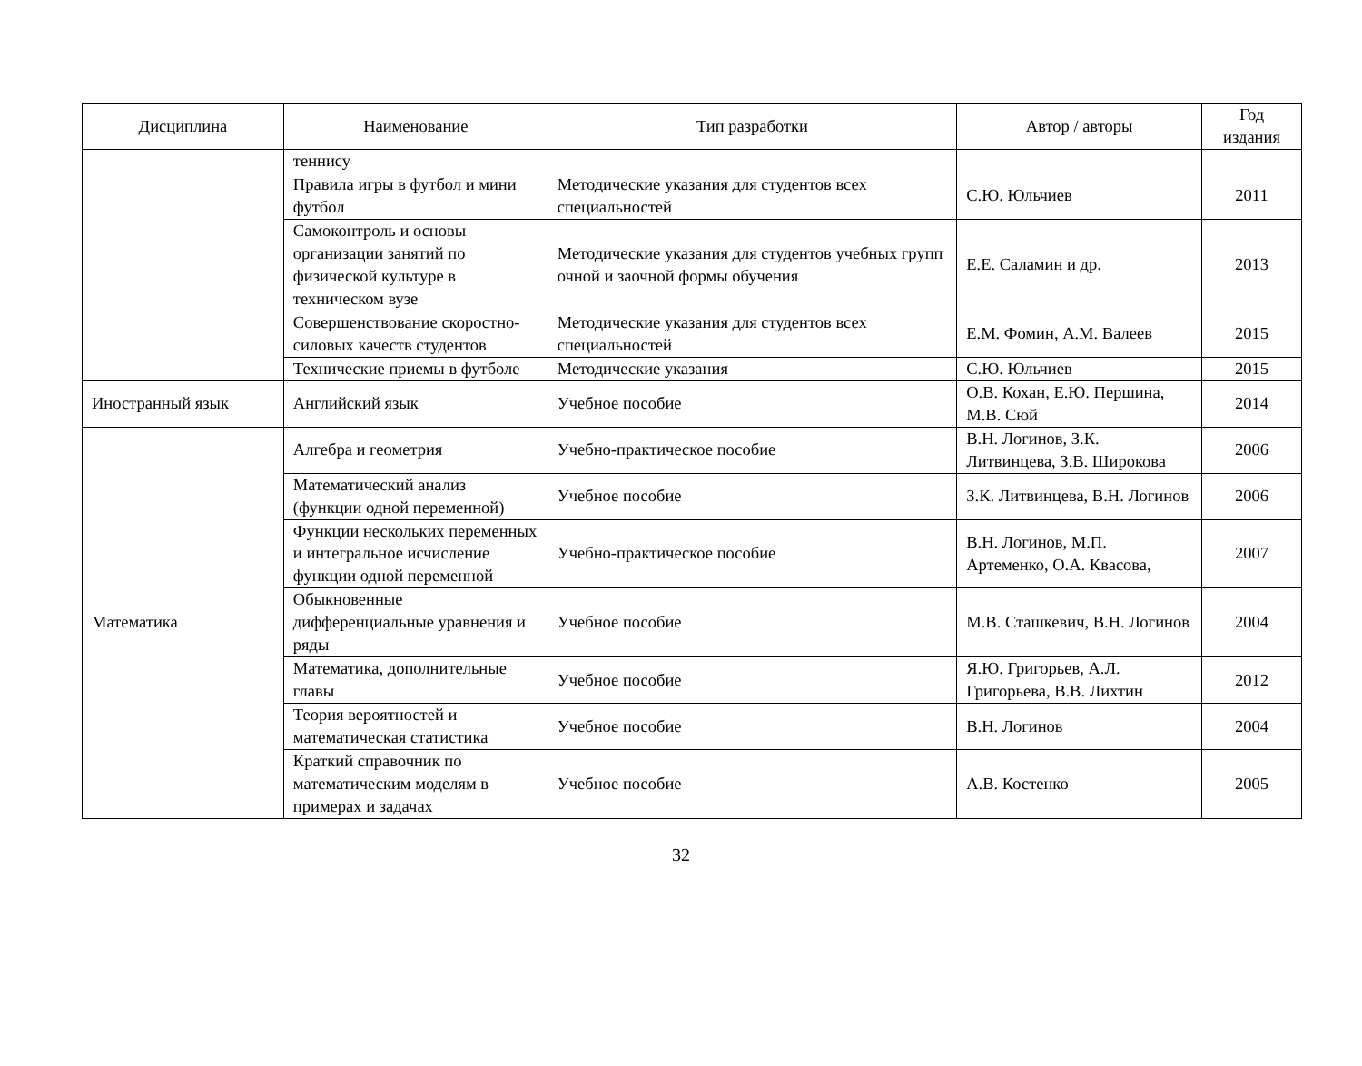| Дисциплина | Наименование | Тип разработки | Автор / авторы | Год издания |
| --- | --- | --- | --- | --- |
| | теннису | | | |
| | Правила игры в футбол и мини футбол | Методические указания для студентов всех специальностей | С.Ю. Юльчиев | 2011 |
| | Самоконтроль и основы организации занятий по физической культуре в техническом вузе | Методические указания для студентов учебных групп очной и заочной формы обучения | Е.Е. Саламин и др. | 2013 |
| | Совершенствование скоростно-силовых качеств студентов | Методические указания для студентов всех специальностей | Е.М. Фомин, А.М. Валеев | 2015 |
| | Технические приемы в футболе | Методические указания | С.Ю. Юльчиев | 2015 |
| Иностранный язык | Английский язык | Учебное пособие | О.В. Кохан, Е.Ю. Першина, М.В. Сюй | 2014 |
| Математика | Алгебра и геометрия | Учебно-практическое пособие | В.Н. Логинов, З.К. Литвинцева, З.В. Широкова | 2006 |
| | Математический анализ (функции одной переменной) | Учебное пособие | З.К. Литвинцева, В.Н. Логинов | 2006 |
| | Функции нескольких переменных и интегральное исчисление функции одной переменной | Учебно-практическое пособие | В.Н. Логинов, М.П. Артеменко, О.А. Квасова, | 2007 |
| | Обыкновенные дифференциальные уравнения и ряды | Учебное пособие | М.В. Сташкевич, В.Н. Логинов | 2004 |
| | Математика, дополнительные главы | Учебное пособие | Я.Ю. Григорьев, А.Л. Григорьева, В.В. Лихтин | 2012 |
| | Теория вероятностей и математическая статистика | Учебное пособие | В.Н. Логинов | 2004 |
| | Краткий справочник по математическим моделям в примерах и задачах | Учебное пособие | А.В. Костенко | 2005 |
32